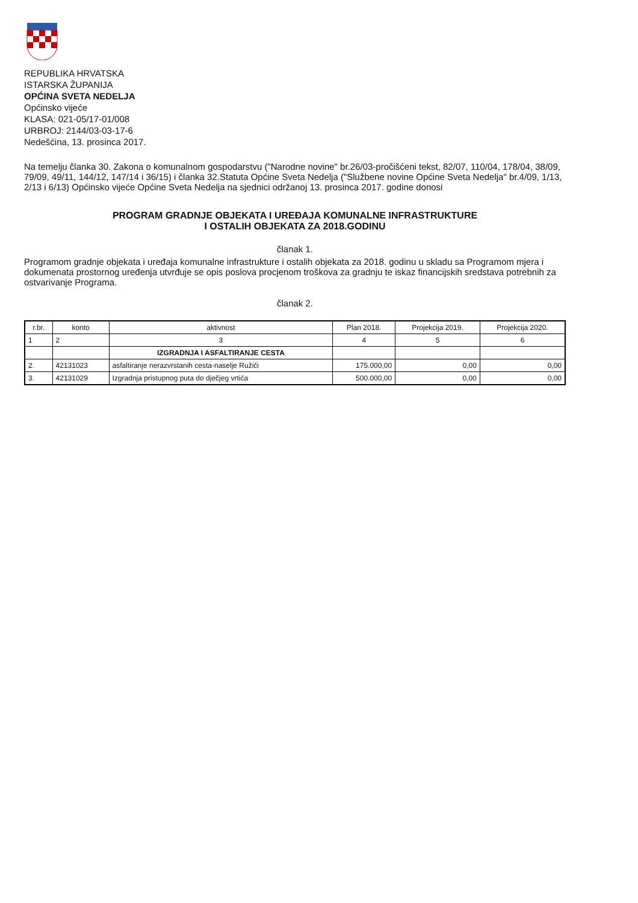REPUBLIKA HRVATSKA
ISTARSKA ŽUPANIJA
OPĆINA SVETA NEDELJA
Općinsko vijeće
KLASA: 021-05/17-01/008
URBROJ: 2144/03-03-17-6
Nedešćina, 13. prosinca 2017.
Na temelju članka 30. Zakona o komunalnom gospodarstvu ("Narodne novine" br.26/03-pročišćeni tekst, 82/07, 110/04, 178/04, 38/09, 79/09, 49/11, 144/12, 147/14 i 36/15) i članka 32.Statuta Općine Sveta Nedelja ("Službene novine Općine Sveta Nedelja" br.4/09, 1/13, 2/13 i 6/13) Općinsko vijeće Općine Sveta Nedelja na sjednici održanoj 13. prosinca 2017. godine donosi
PROGRAM GRADNJE OBJEKATA I UREĐAJA KOMUNALNE INFRASTRUKTURE
I OSTALIH OBJEKATA ZA 2018.GODINU
članak 1.
Programom gradnje objekata i uređaja komunalne infrastrukture i ostalih objekata za 2018. godinu u skladu sa Programom mjera i dokumenata prostornog uređenja utvrđuje se opis poslova procjenom troškova za gradnju te iskaz financijskih sredstava potrebnih za ostvarivanje Programa.
članak 2.
| r.br. | konto | aktivnost | Plan 2018. | Projekcija 2019. | Projekcija 2020. |
| --- | --- | --- | --- | --- | --- |
| 1 | 2 | 3 | 4 | 5 | 6 |
| | | IZGRADNJA I ASFALTIRANJE CESTA | | | |
| 2. | 42131023 | asfaltiranje nerazvrstanih cesta-naselje Ružići | 175.000,00 | 0,00 | 0,00 |
| 3. | 42131029 | Izgradnja pristupnog puta do dječjeg vrtića | 500.000,00 | 0,00 | 0,00 |